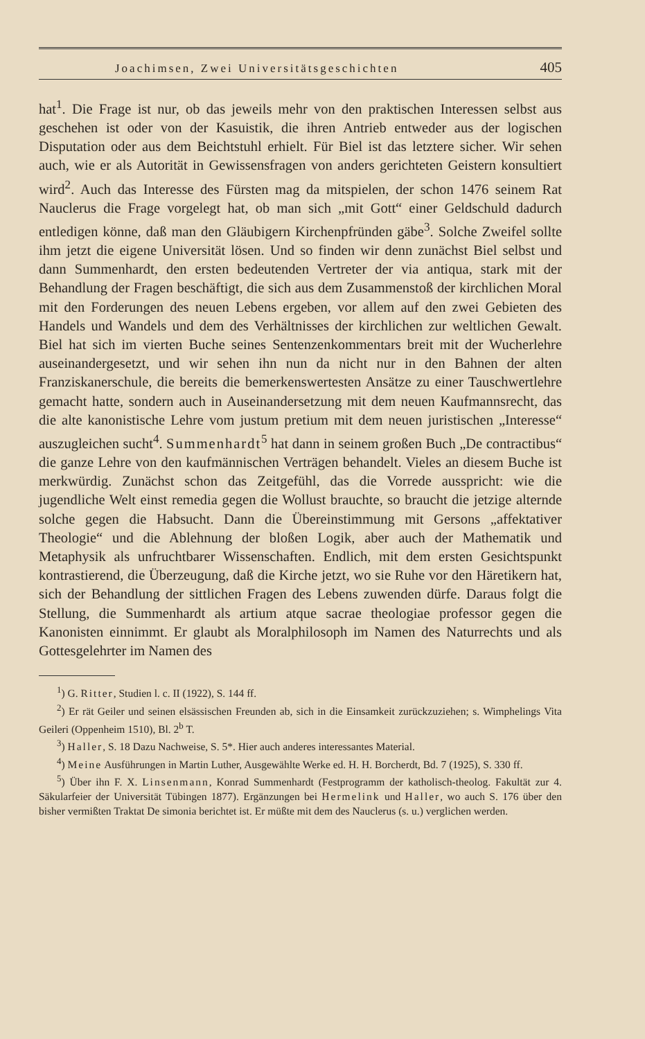Joachimsen, Zwei Universitätsgeschichten 405
hat<sup>1</sup>. Die Frage ist nur, ob das jeweils mehr von den praktischen Interessen selbst aus geschehen ist oder von der Kasuistik, die ihren Antrieb entweder aus der logischen Disputation oder aus dem Beichtstuhl erhielt. Für Biel ist das letztere sicher. Wir sehen auch, wie er als Autorität in Gewissensfragen von anders gerichteten Geistern konsultiert wird<sup>2</sup>. Auch das Interesse des Fürsten mag da mitspielen, der schon 1476 seinem Rat Nauclerus die Frage vorgelegt hat, ob man sich „mit Gott“ einer Geldschuld dadurch entledigen könne, daß man den Gläubigern Kirchenpfründen gäbe<sup>3</sup>. Solche Zweifel sollte ihm jetzt die eigene Universität lösen. Und so finden wir denn zunächst Biel selbst und dann Summenhardt, den ersten bedeutenden Vertreter der via antiqua, stark mit der Behandlung der Fragen beschäftigt, die sich aus dem Zusammenstoß der kirchlichen Moral mit den Forderungen des neuen Lebens ergeben, vor allem auf den zwei Gebieten des Handels und Wandels und dem des Verhältnisses der kirchlichen zur weltlichen Gewalt. Biel hat sich im vierten Buche seines Sentenzenkommentars breit mit der Wucherlehre auseinandergesetzt, und wir sehen ihn nun da nicht nur in den Bahnen der alten Franziskanerschule, die bereits die bemerkenswertesten Ansätze zu einer Tauschwertlehre gemacht hatte, sondern auch in Auseinandersetzung mit dem neuen Kaufmannsrecht, das die alte kanonistische Lehre vom justum pretium mit dem neuen juristischen „Interesse“ auszugleichen sucht<sup>4</sup>. Summenhardt<sup>5</sup> hat dann in seinem großen Buch „De contractibus“ die ganze Lehre von den kaufmännischen Verträgen behandelt. Vieles an diesem Buche ist merkwürdig. Zunächst schon das Zeitgefühl, das die Vorrede ausspricht: wie die jugendliche Welt einst remedia gegen die Wollust brauchte, so braucht die jetzige alternde solche gegen die Habsucht. Dann die Übereinstimmung mit Gersons „affektativer Theologie“ und die Ablehnung der bloßen Logik, aber auch der Mathematik und Metaphysik als unfruchtbarer Wissenschaften. Endlich, mit dem ersten Gesichtspunkt kontrastierend, die Überzeugung, daß die Kirche jetzt, wo sie Ruhe vor den Häretikern hat, sich der Behandlung der sittlichen Fragen des Lebens zuwenden dürfe. Daraus folgt die Stellung, die Summenhardt als artium atque sacrae theologiae professor gegen die Kanonisten einnimmt. Er glaubt als Moralphilosoph im Namen des Naturrechts und als Gottesgelehrter im Namen des
<sup>1</sup>) G. Ritter, Studien l. c. II (1922), S. 144 ff.
<sup>2</sup>) Er rät Geiler und seinen elsässischen Freunden ab, sich in die Einsamkeit zurückzuziehen; s. Wimphelings Vita Geileri (Oppenheim 1510), Bl. 2<sup>b</sup> T.
<sup>3</sup>) Haller, S. 18 Dazu Nachweise, S. 5*. Hier auch anderes interessantes Material.
<sup>4</sup>) Meine Ausführungen in Martin Luther, Ausgewählte Werke ed. H. H. Borcherdt, Bd. 7 (1925), S. 330 ff.
<sup>5</sup>) Über ihn F. X. Linsenmann, Konrad Summenhardt (Festprogramm der katholisch-theolog. Fakultät zur 4. Säkularfeier der Universität Tübingen 1877). Ergänzungen bei Hermelink und Haller, wo auch S. 176 über den bisher vermißten Traktat De simonia berichtet ist. Er müßte mit dem des Nauclerus (s. u.) verglichen werden.